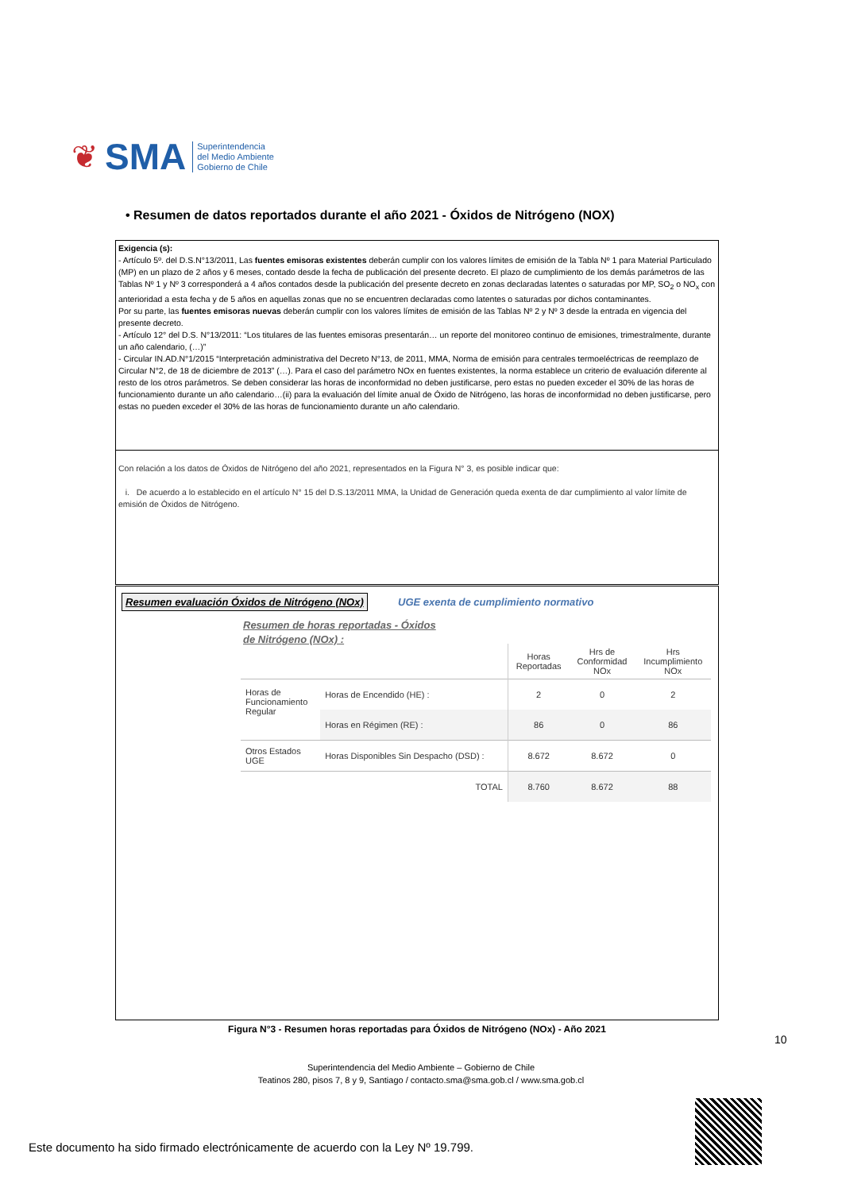❦ SMA
Superintendencia
del Medio Ambiente
Gobierno de Chile
• Resumen de datos reportados durante el año 2021 - Óxidos de Nitrógeno (NOX)
Exigencia (s):
- Artículo 5º. del D.S.N°13/2011, Las fuentes emisoras existentes deberán cumplir con los valores límites de emisión de la Tabla Nº 1 para Material Particulado (MP) en un plazo de 2 años y 6 meses, contado desde la fecha de publicación del presente decreto. El plazo de cumplimiento de los demás parámetros de las Tablas Nº 1 y Nº 3 corresponderá a 4 años contados desde la publicación del presente decreto en zonas declaradas latentes o saturadas por MP, SO<sub>2</sub> o NO<sub>x</sub> con anterioridad a esta fecha y de 5 años en aquellas zonas que no se encuentren declaradas como latentes o saturadas por dichos contaminantes.
Por su parte, las fuentes emisoras nuevas deberán cumplir con los valores límites de emisión de las Tablas Nº 2 y Nº 3 desde la entrada en vigencia del presente decreto.
- Artículo 12° del D.S. N°13/2011: “Los titulares de las fuentes emisoras presentarán… un reporte del monitoreo continuo de emisiones, trimestralmente, durante un año calendario, (…)”
- Circular IN.AD.N°1/2015 “Interpretación administrativa del Decreto N°13, de 2011, MMA, Norma de emisión para centrales termoeléctricas de reemplazo de Circular N°2, de 18 de diciembre de 2013” (…). Para el caso del parámetro NOx en fuentes existentes, la norma establece un criterio de evaluación diferente al resto de los otros parámetros. Se deben considerar las horas de inconformidad no deben justificarse, pero estas no pueden exceder el 30% de las horas de funcionamiento durante un año calendario…(ii) para la evaluación del límite anual de Óxido de Nitrógeno, las horas de inconformidad no deben justificarse, pero estas no pueden exceder el 30% de las horas de funcionamiento durante un año calendario.
Con relación a los datos de Óxidos de Nitrógeno del año 2021, representados en la Figura N° 3, es posible indicar que:
i. De acuerdo a lo establecido en el artículo N° 15 del D.S.13/2011 MMA, la Unidad de Generación queda exenta de dar cumplimiento al valor límite de emisión de Óxidos de Nitrógeno.
Resumen evaluación Óxidos de Nitrógeno (NOx)
UGE exenta de cumplimiento normativo
Resumen de horas reportadas - Óxidos de Nitrógeno (NOx) :
| | | Horas Reportadas | Hrs de Conformidad NOx | Hrs Incumplimiento NOx |
| --- | --- | --- | --- | --- |
| Horas de Funcionamiento Regular | Horas de Encendido (HE) : | 2 | 0 | 2 |
| | Horas en Régimen (RE) : | 86 | 0 | 86 |
| Otros Estados UGE | Horas Disponibles Sin Despacho (DSD) : | 8.672 | 8.672 | 0 |
| | TOTAL | 8.760 | 8.672 | 88 |
Figura N°3 - Resumen horas reportadas para Óxidos de Nitrógeno (NOx) - Año 2021
10
Superintendencia del Medio Ambiente – Gobierno de Chile
Teatinos 280, pisos 7, 8 y 9, Santiago / contacto.sma@sma.gob.cl / www.sma.gob.cl
Este documento ha sido firmado electrónicamente de acuerdo con la Ley Nº 19.799.